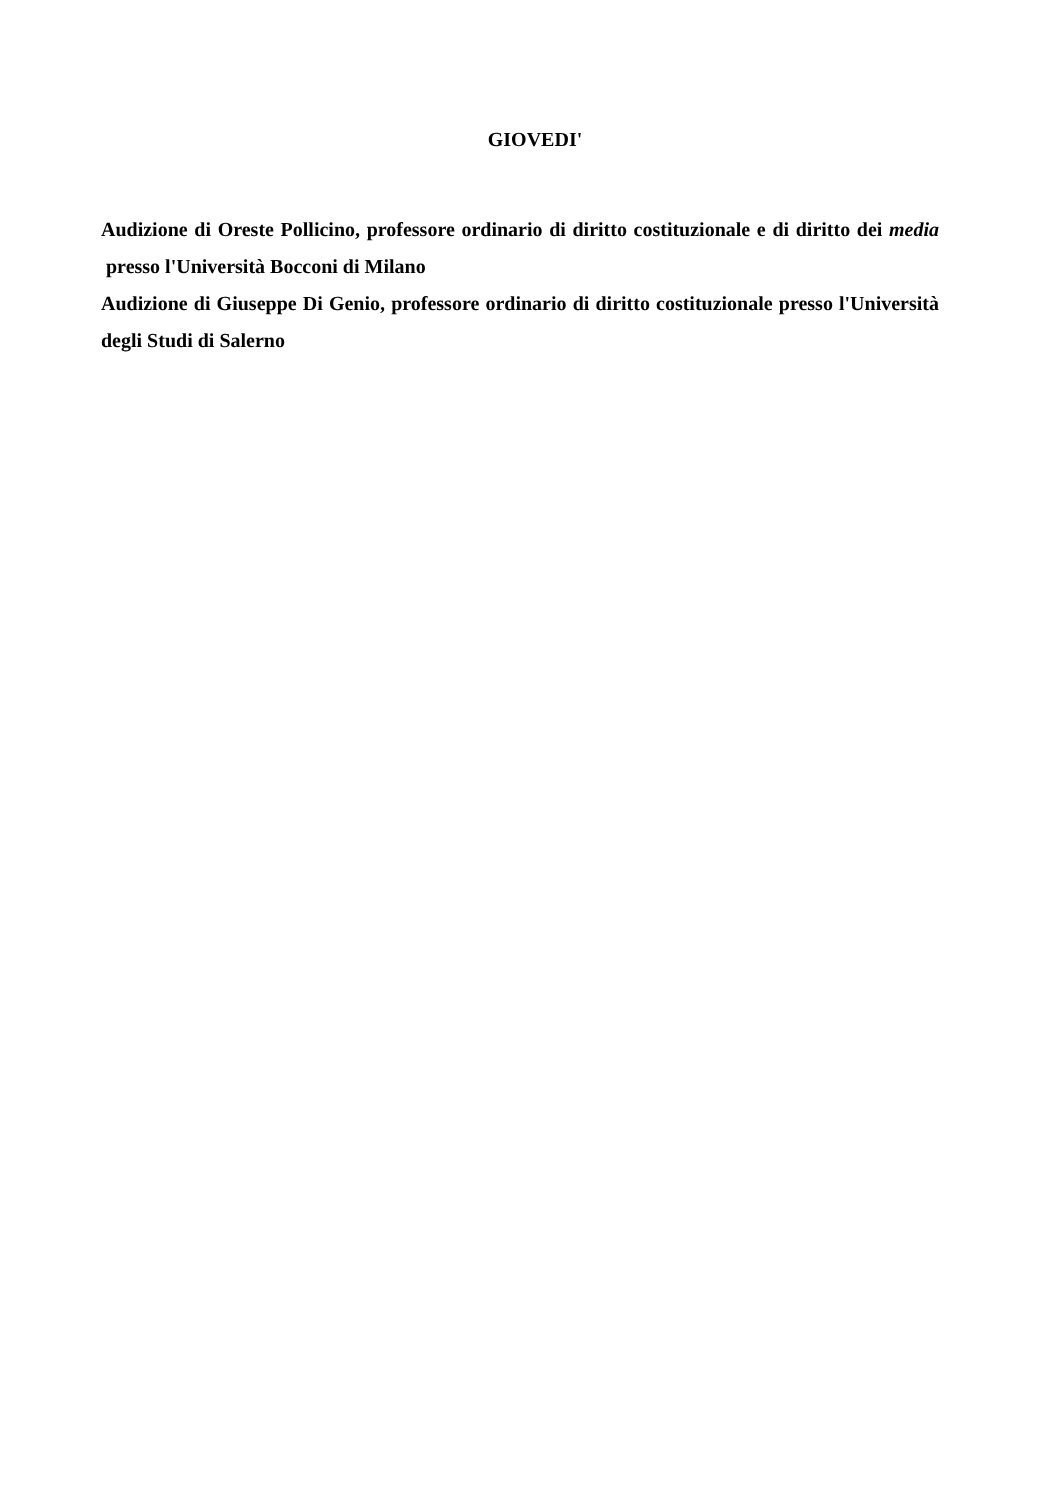GIOVEDI'
Audizione di Oreste Pollicino, professore ordinario di diritto costituzionale e di diritto dei media presso l'Università Bocconi di Milano
Audizione di Giuseppe Di Genio, professore ordinario di diritto costituzionale presso l'Università degli Studi di Salerno